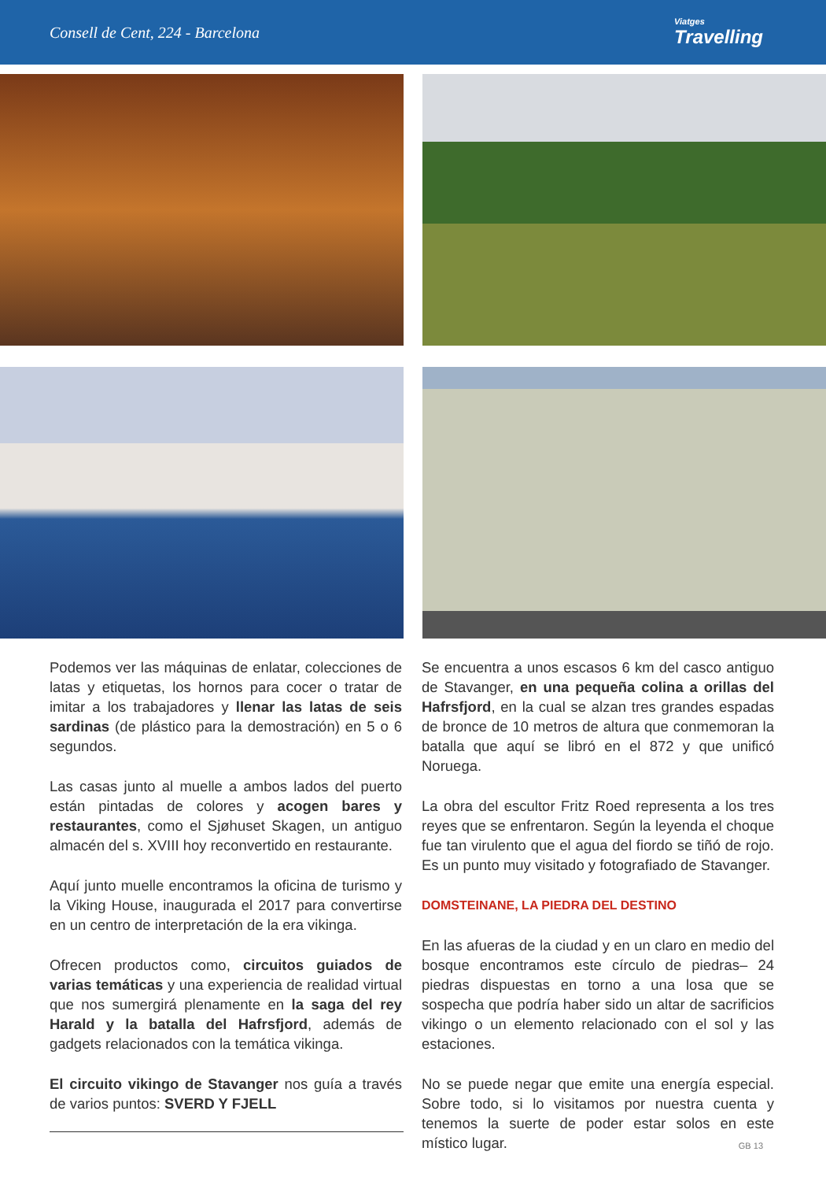Consell de Cent, 224 - Barcelona
Viatges
Travelling
Podemos ver las máquinas de enlatar, colecciones de latas y etiquetas, los hornos para cocer o tratar de imitar a los trabajadores y llenar las latas de seis sardinas (de plástico para la demostración) en 5 o 6 segundos.
Las casas junto al muelle a ambos lados del puerto están pintadas de colores y acogen bares y restaurantes, como el Sjøhuset Skagen, un antiguo almacén del s. XVIII hoy reconvertido en restaurante.
Aquí junto muelle encontramos la oficina de turismo y la Viking House, inaugurada el 2017 para convertirse en un centro de interpretación de la era vikinga.
Ofrecen productos como, circuitos guiados de varias temáticas y una experiencia de realidad virtual que nos sumergirá plenamente en la saga del rey Harald y la batalla del Hafrsfjord, además de gadgets relacionados con la temática vikinga.
El circuito vikingo de Stavanger nos guía a través de varios puntos: SVERD Y FJELL
Se encuentra a unos escasos 6 km del casco antiguo de Stavanger, en una pequeña colina a orillas del Hafrsfjord, en la cual se alzan tres grandes espadas de bronce de 10 metros de altura que conmemoran la batalla que aquí se libró en el 872 y que unificó Noruega.
La obra del escultor Fritz Roed representa a los tres reyes que se enfrentaron. Según la leyenda el choque fue tan virulento que el agua del fiordo se tiñó de rojo. Es un punto muy visitado y fotografiado de Stavanger.
DOMSTEINANE, LA PIEDRA DEL DESTINO
En las afueras de la ciudad y en un claro en medio del bosque encontramos este círculo de piedras– 24 piedras dispuestas en torno a una losa que se sospecha que podría haber sido un altar de sacrificios vikingo o un elemento relacionado con el sol y las estaciones.
No se puede negar que emite una energía especial. Sobre todo, si lo visitamos por nuestra cuenta y tenemos la suerte de poder estar solos en este místico lugar.
GB 13